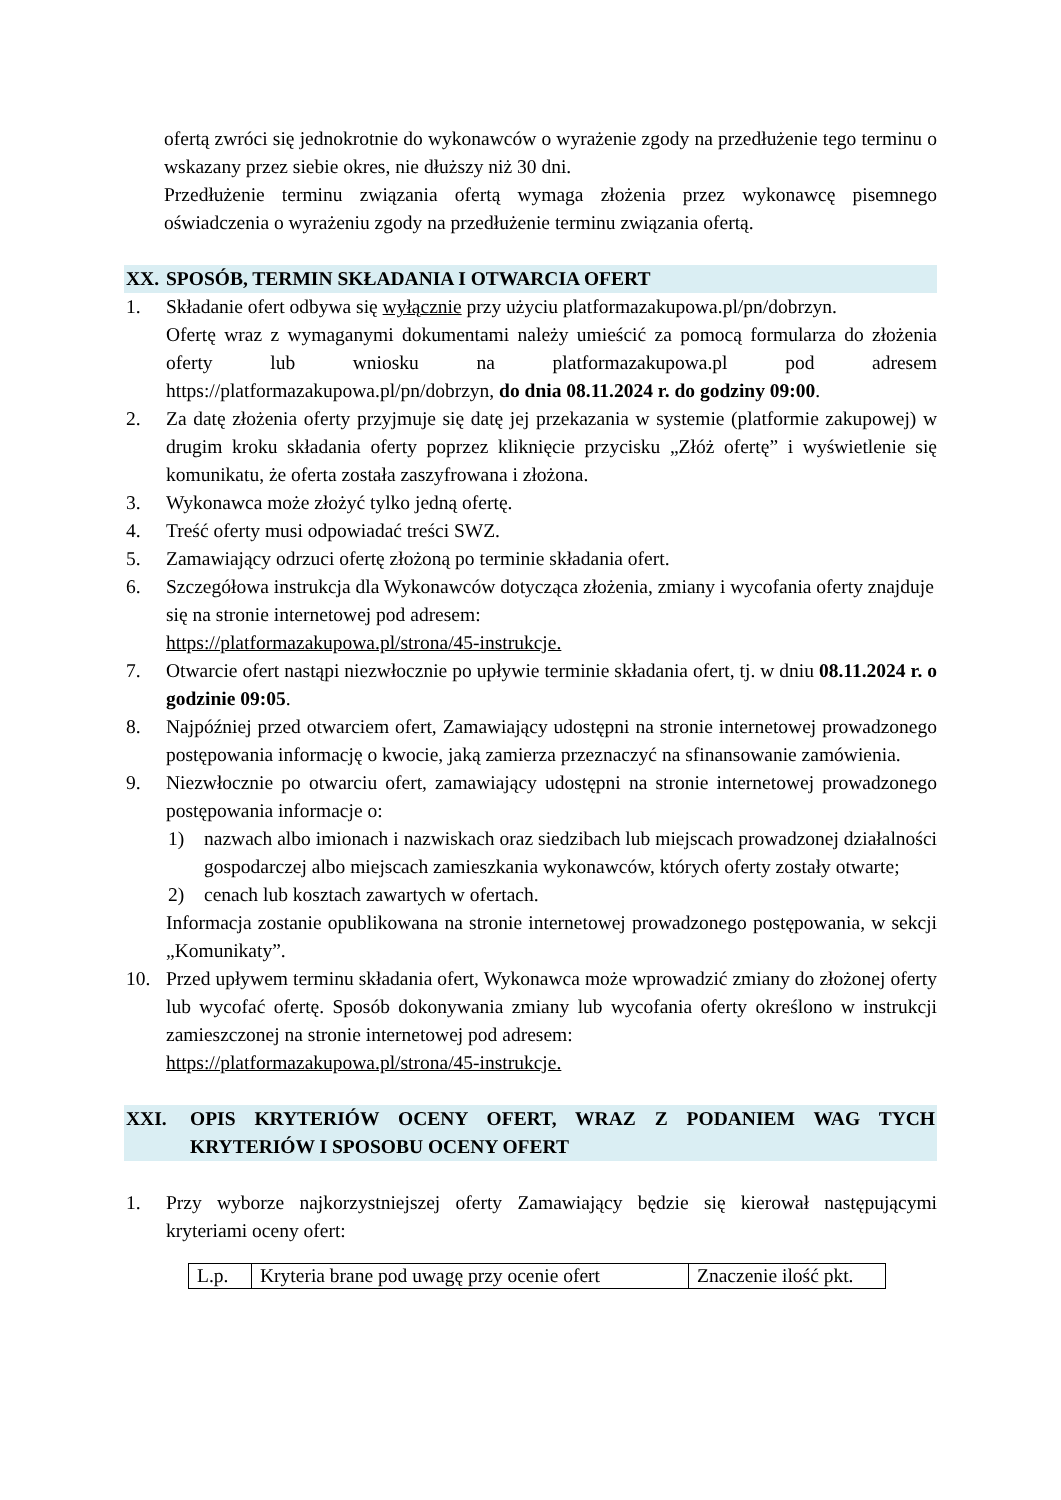ofertą zwróci się jednokrotnie do wykonawców o wyrażenie zgody na przedłużenie tego terminu o wskazany przez siebie okres, nie dłuższy niż 30 dni.
Przedłużenie terminu związania ofertą wymaga złożenia przez wykonawcę pisemnego oświadczenia o wyrażeniu zgody na przedłużenie terminu związania ofertą.
XX. SPOSÓB, TERMIN SKŁADANIA I OTWARCIA OFERT
1. Składanie ofert odbywa się wyłącznie przy użyciu platformazakupowa.pl/pn/dobrzyn.
Ofertę wraz z wymaganymi dokumentami należy umieścić za pomocą formularza do złożenia oferty lub wniosku na platformazakupowa.pl pod adresem https://platformazakupowa.pl/pn/dobrzyn, do dnia 08.11.2024 r. do godziny 09:00.
2. Za datę złożenia oferty przyjmuje się datę jej przekazania w systemie (platformie zakupowej) w drugim kroku składania oferty poprzez kliknięcie przycisku „Złóż ofertę” i wyświetlenie się komunikatu, że oferta została zaszyfrowana i złożona.
3. Wykonawca może złożyć tylko jedną ofertę.
4. Treść oferty musi odpowiadać treści SWZ.
5. Zamawiający odrzuci ofertę złożoną po terminie składania ofert.
6. Szczegółowa instrukcja dla Wykonawców dotycząca złożenia, zmiany i wycofania oferty znajduje się na stronie internetowej pod adresem:
https://platformazakupowa.pl/strona/45-instrukcje.
7. Otwarcie ofert nastąpi niezwłocznie po upływie terminie składania ofert, tj. w dniu 08.11.2024 r. o godzinie 09:05.
8. Najpóźniej przed otwarciem ofert, Zamawiający udostępni na stronie internetowej prowadzonego postępowania informację o kwocie, jaką zamierza przeznaczyć na sfinansowanie zamówienia.
9. Niezwłocznie po otwarciu ofert, zamawiający udostępni na stronie internetowej prowadzonego postępowania informacje o:
1) nazwach albo imionach i nazwiskach oraz siedzibach lub miejscach prowadzonej działalności gospodarczej albo miejscach zamieszkania wykonawców, których oferty zostały otwarte;
2) cenach lub kosztach zawartych w ofertach.
Informacja zostanie opublikowana na stronie internetowej prowadzonego postępowania, w sekcji „Komunikaty”.
10. Przed upływem terminu składania ofert, Wykonawca może wprowadzić zmiany do złożonej oferty lub wycofać ofertę. Sposób dokonywania zmiany lub wycofania oferty określono w instrukcji zamieszczonej na stronie internetowej pod adresem:
https://platformazakupowa.pl/strona/45-instrukcje.
XXI. OPIS KRYTERIÓW OCENY OFERT, WRAZ Z PODANIEM WAG TYCH KRYTERIÓW I SPOSOBU OCENY OFERT
1. Przy wyborze najkorzystniejszej oferty Zamawiający będzie się kierował następującymi kryteriami oceny ofert:
| L.p. | Kryteria brane pod uwagę przy ocenie ofert | Znaczenie ilość pkt. |